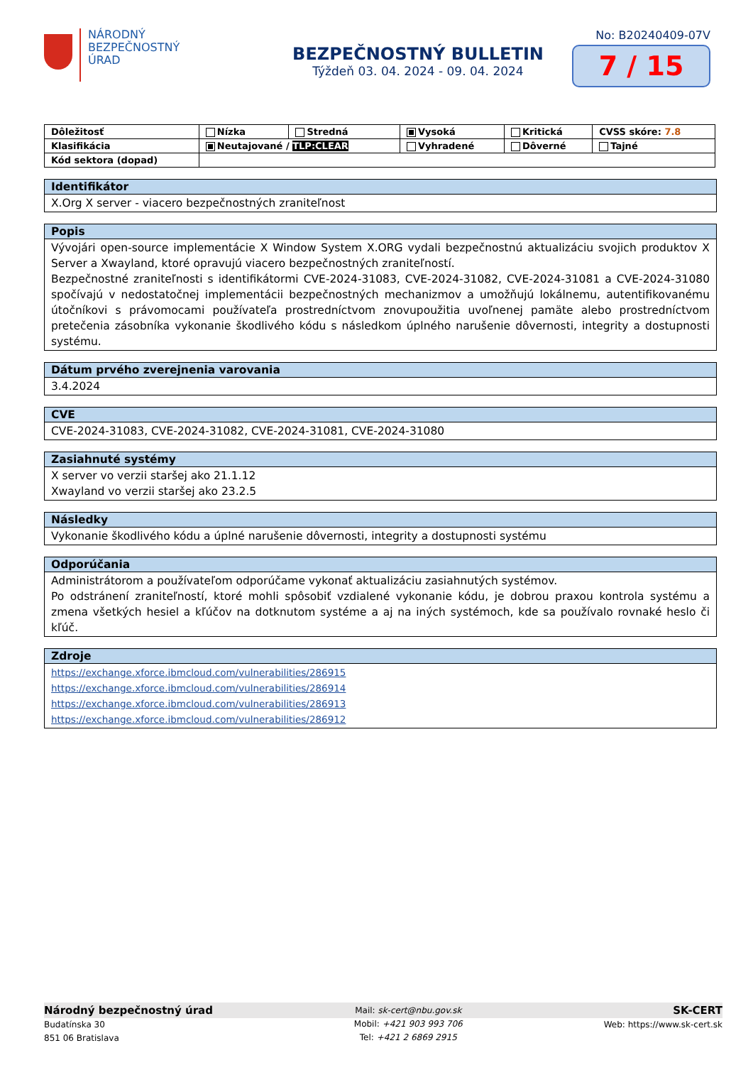NÁRODNÝ
BEZPEČNOSTNÝ
ÚRAD
BEZPEČNOSTNÝ BULLETIN
Týždeň 03. 04. 2024 - 09. 04. 2024
No: B20240409-07V
7 / 15
| Dôležitosť | Nízka | Stredná | Vysoká | Kritická | CVSS skóre: 7.8 |
| Klasifikácia | Neutajované / TLP:CLEAR | | Vyhradené | Dôverné | Tajné |
| Kód sektora (dopad) | | | | | |
Identifikátor
X.Org X server - viacero bezpečnostných zraniteľnost
Popis
Vývojári open-source implementácie X Window System X.ORG vydali bezpečnostnú aktualizáciu svojich produktov X Server a Xwayland, ktoré opravujú viacero bezpečnostných zraniteľností.
Bezpečnostné zraniteľnosti s identifikátormi CVE-2024-31083, CVE-2024-31082, CVE-2024-31081 a CVE-2024-31080 spočívajú v nedostatočnej implementácii bezpečnostných mechanizmov a umožňujú lokálnemu, autentifikovanému útočníkovi s právomocami používateľa prostredníctvom znovupoužitia uvoľnenej pamäte alebo prostredníctvom pretečenia zásobníka vykonanie škodlivého kódu s následkom úplného narušenie dôvernosti, integrity a dostupnosti systému.
Dátum prvého zverejnenia varovania
3.4.2024
CVE
CVE-2024-31083, CVE-2024-31082, CVE-2024-31081, CVE-2024-31080
Zasiahnuté systémy
X server vo verzii staršej ako 21.1.12
Xwayland vo verzii staršej ako 23.2.5
Následky
Vykonanie škodlivého kódu a úplné narušenie dôvernosti, integrity a dostupnosti systému
Odporúčania
Administrátorom a používateľom odporúčame vykonať aktualizáciu zasiahnutých systémov.
Po odstránení zraniteľností, ktoré mohli spôsobiť vzdialené vykonanie kódu, je dobrou praxou kontrola systému a zmena všetkých hesiel a kľúčov na dotknutom systéme a aj na iných systémoch, kde sa používalo rovnaké heslo či kľúč.
Zdroje
https://exchange.xforce.ibmcloud.com/vulnerabilities/286915
https://exchange.xforce.ibmcloud.com/vulnerabilities/286914
https://exchange.xforce.ibmcloud.com/vulnerabilities/286913
https://exchange.xforce.ibmcloud.com/vulnerabilities/286912
Národný bezpečnostný úrad
Budatínska 30
851 06 Bratislava
Mail: sk-cert@nbu.gov.sk
Mobil: +421 903 993 706
Tel: +421 2 6869 2915
SK-CERT
Web: https://www.sk-cert.sk